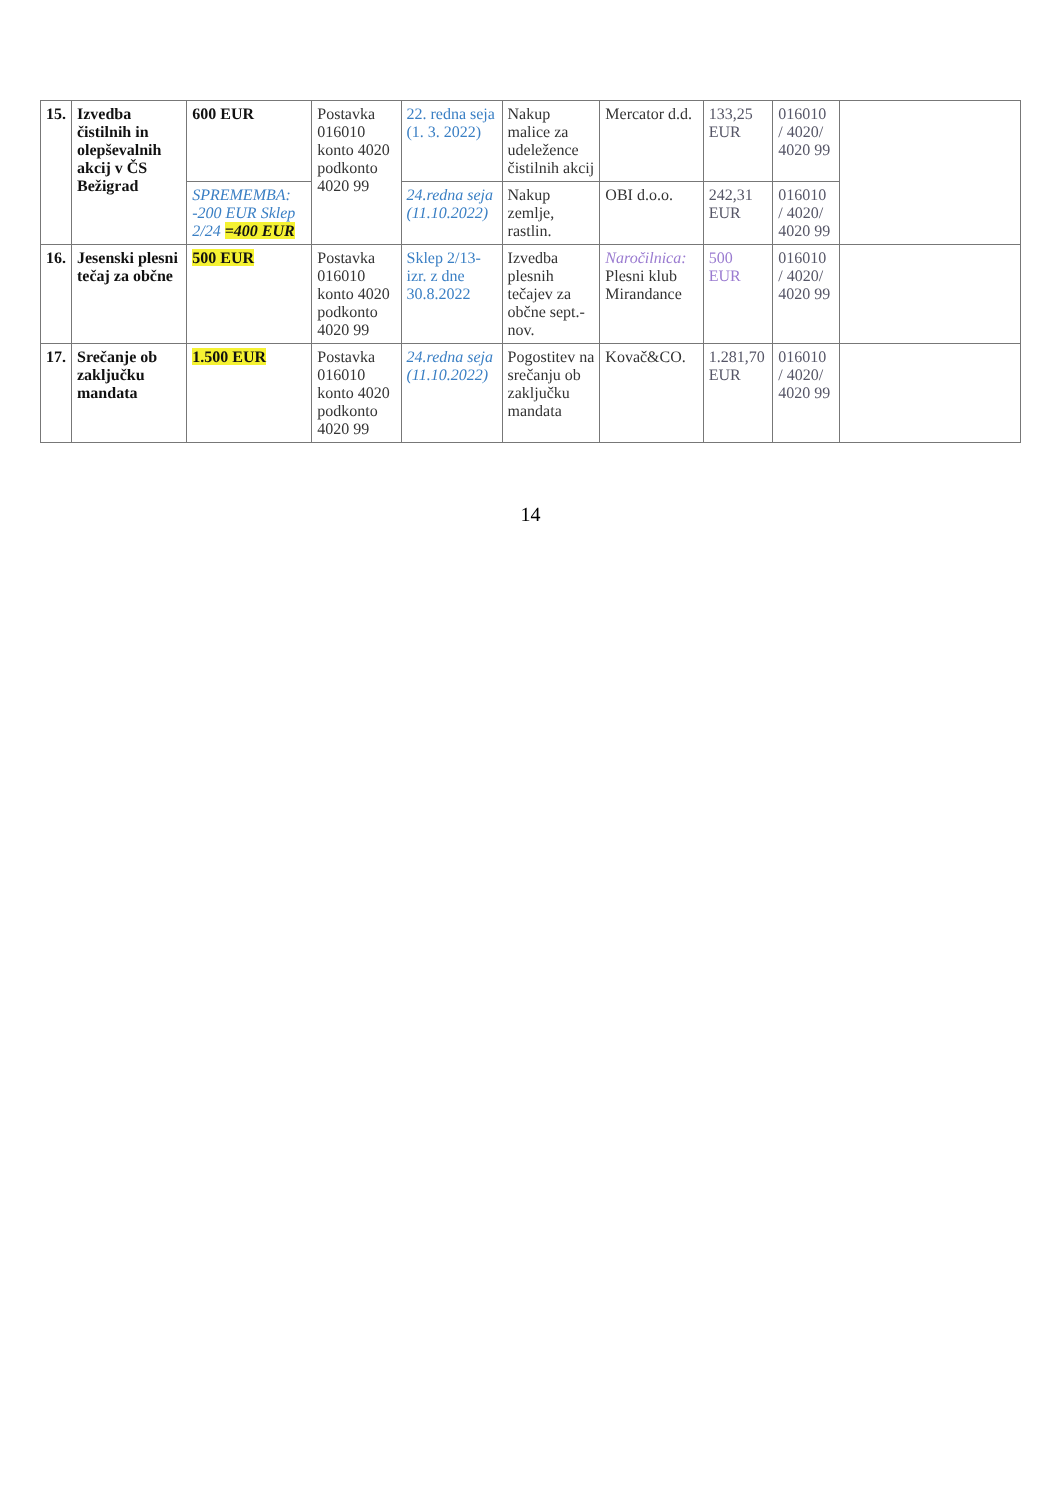| 15. | Izvedba čistilnih in olepševalnih akcij v ČS Bežigrad | 600 EUR | Postavka 016010 konto 4020 podkonto 4020 99 | 22. redna seja (1. 3. 2022) | Nakup malice za udeležence čistilnih akcij | Mercator d.d. | 133,25 EUR | 016010 / 4020/ 4020 99 | |
| | | SPREMEMBA: -200 EUR Sklep 2/24 =400 EUR | | 24.redna seja (11.10.2022) | Nakup zemlje, rastlin. | OBI d.o.o. | 242,31 EUR | 016010 / 4020/ 4020 99 | |
| 16. | Jesenski plesni tečaj za občne | 500 EUR | Postavka 016010 konto 4020 podkonto 4020 99 | Sklep 2/13-izr. z dne 30.8.2022 | Izvedba plesnih tečajev za občne sept.-nov. | Naročilnica: Plesni klub Mirandance | 500 EUR | 016010 / 4020/ 4020 99 | |
| 17. | Srečanje ob zaključku mandata | 1.500 EUR | Postavka 016010 konto 4020 podkonto 4020 99 | 24.redna seja (11.10.2022) | Pogostitev na srečanju ob zaključku mandata | Kovač&CO. | 1.281,70 EUR | 016010 / 4020/ 4020 99 | |
14